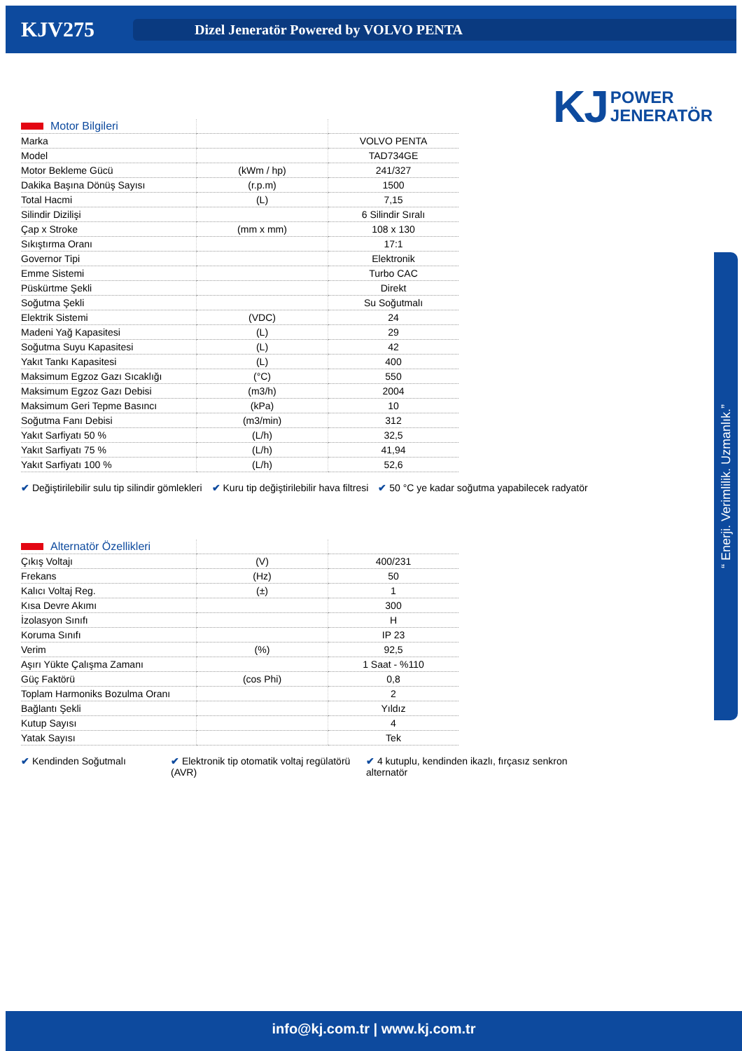KJV275
Dizel Jeneratör Powered by VOLVO PENTA
KJ POWER
JENERATÖR
“ Enerji. Verimlilik. Uzmanlık.”
| Motor Bilgileri | | |
| --- | --- | --- |
| Marka | | VOLVO PENTA |
| Model | | TAD734GE |
| Motor Bekleme Gücü | (kWm / hp) | 241/327 |
| Dakika Başına Dönüş Sayısı | (r.p.m) | 1500 |
| Total Hacmi | (L) | 7,15 |
| Silindir Dizilişi | | 6 Silindir Sıralı |
| Çap x Stroke | (mm x mm) | 108 x 130 |
| Sıkıştırma Oranı | | 17:1 |
| Governor Tipi | | Elektronik |
| Emme Sistemi | | Turbo CAC |
| Püskürtme Şekli | | Direkt |
| Soğutma Şekli | | Su Soğutmalı |
| Elektrik Sistemi | (VDC) | 24 |
| Madeni Yağ Kapasitesi | (L) | 29 |
| Soğutma Suyu Kapasitesi | (L) | 42 |
| Yakıt Tankı Kapasitesi | (L) | 400 |
| Maksimum Egzoz Gazı Sıcaklığı | (°C) | 550 |
| Maksimum Egzoz Gazı Debisi | (m3/h) | 2004 |
| Maksimum Geri Tepme Basıncı | (kPa) | 10 |
| Soğutma Fanı Debisi | (m3/min) | 312 |
| Yakıt Sarfiyatı 50 % | (L/h) | 32,5 |
| Yakıt Sarfiyatı 75 % | (L/h) | 41,94 |
| Yakıt Sarfiyatı 100 % | (L/h) | 52,6 |
✔ Değiştirilebilir sulu tip silindir gömlekleri ✔ Kuru tip değiştirilebilir hava filtresi ✔ 50 °C ye kadar soğutma yapabilecek radyatör
| Alternatör Özellikleri | | |
| --- | --- | --- |
| Çıkış Voltajı | (V) | 400/231 |
| Frekans | (Hz) | 50 |
| Kalıcı Voltaj Reg. | (±) | 1 |
| Kısa Devre Akımı | | 300 |
| İzolasyon Sınıfı | | H |
| Koruma Sınıfı | | IP 23 |
| Verim | (%) | 92,5 |
| Aşırı Yükte Çalışma Zamanı | | 1 Saat - %110 |
| Güç Faktörü | (cos Phi) | 0,8 |
| Toplam Harmoniks Bozulma Oranı | | 2 |
| Bağlantı Şekli | | Yıldız |
| Kutup Sayısı | | 4 |
| Yatak Sayısı | | Tek |
✔ Kendinden Soğutmalı ✔ Elektronik tip otomatik voltaj regülatörü (AVR) ✔ 4 kutuplu, kendinden ikazlı, fırçasız senkron alternatör
info@kj.com.tr | www.kj.com.tr